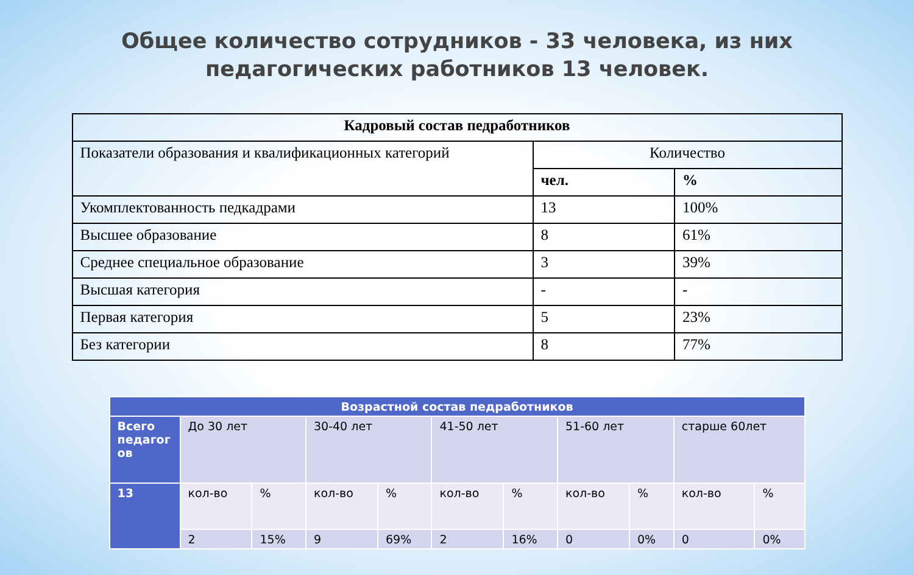Общее количество сотрудников - 33 человека, из них
педагогических работников 13 человек.
| Кадровый состав педработников | | |
| --- | --- | --- |
| Показатели образования и квалификационных категорий | Количество | |
| | чел. | % |
| Укомплектованность педкадрами | 13 | 100% |
| Высшее образование | 8 | 61% |
| Среднее специальное образование | 3 | 39% |
| Высшая категория | - | - |
| Первая категория | 5 | 23% |
| Без категории | 8 | 77% |
| Возрастной состав педработников | | | | | | | | | | |
| --- | --- | --- | --- | --- | --- | --- | --- | --- | --- | --- |
| Всего педагог ов | До 30 лет | | 30-40 лет | | 41-50 лет | | 51-60 лет | | старше 60лет | |
| 13 | кол-во | % | кол-во | % | кол-во | % | кол-во | % | кол-во | % |
| | 2 | 15% | 9 | 69% | 2 | 16% | 0 | 0% | 0 | 0% |